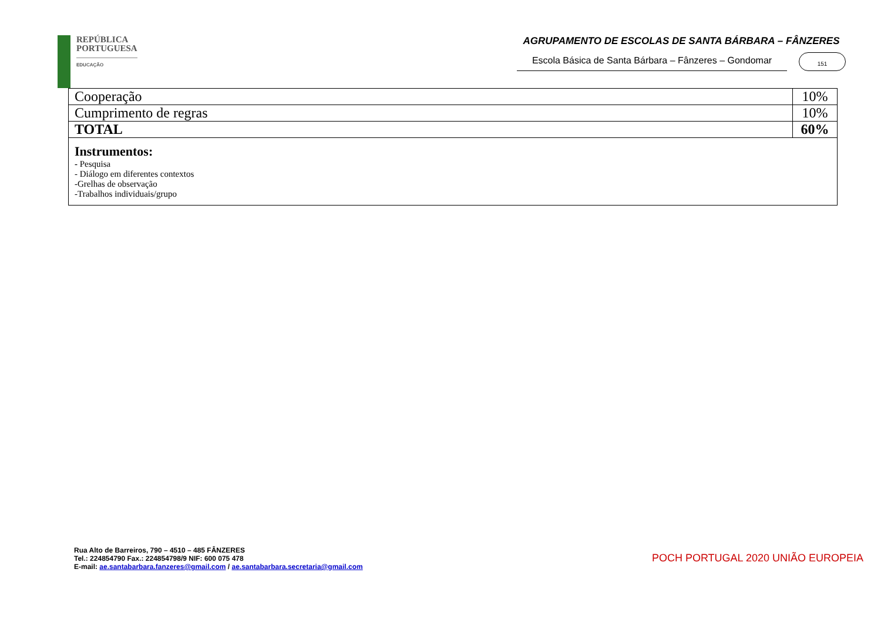REPÚBLICA
PORTUGUESA
EDUCAÇÃO
AGRUPAMENTO DE ESCOLAS DE SANTA BÁRBARA – FÂNZERES
Escola Básica de Santa Bárbara – Fânzeres – Gondomar
151
| Cooperação | 10% |
| Cumprimento de regras | 10% |
| TOTAL | 60% |
| Instrumentos: - Pesquisa - Diálogo em diferentes contextos -Grelhas de observação -Trabalhos individuais/grupo | |
Rua Alto de Barreiros, 790 – 4510 – 485 FÂNZERES
Tel.: 224854790 Fax.: 224854798/9 NIF: 600 075 478
E-mail: ae.santabarbara.fanzeres@gmail.com / ae.santabarbara.secretaria@gmail.com
POCH PORTUGAL 2020 UNIÃO EUROPEIA